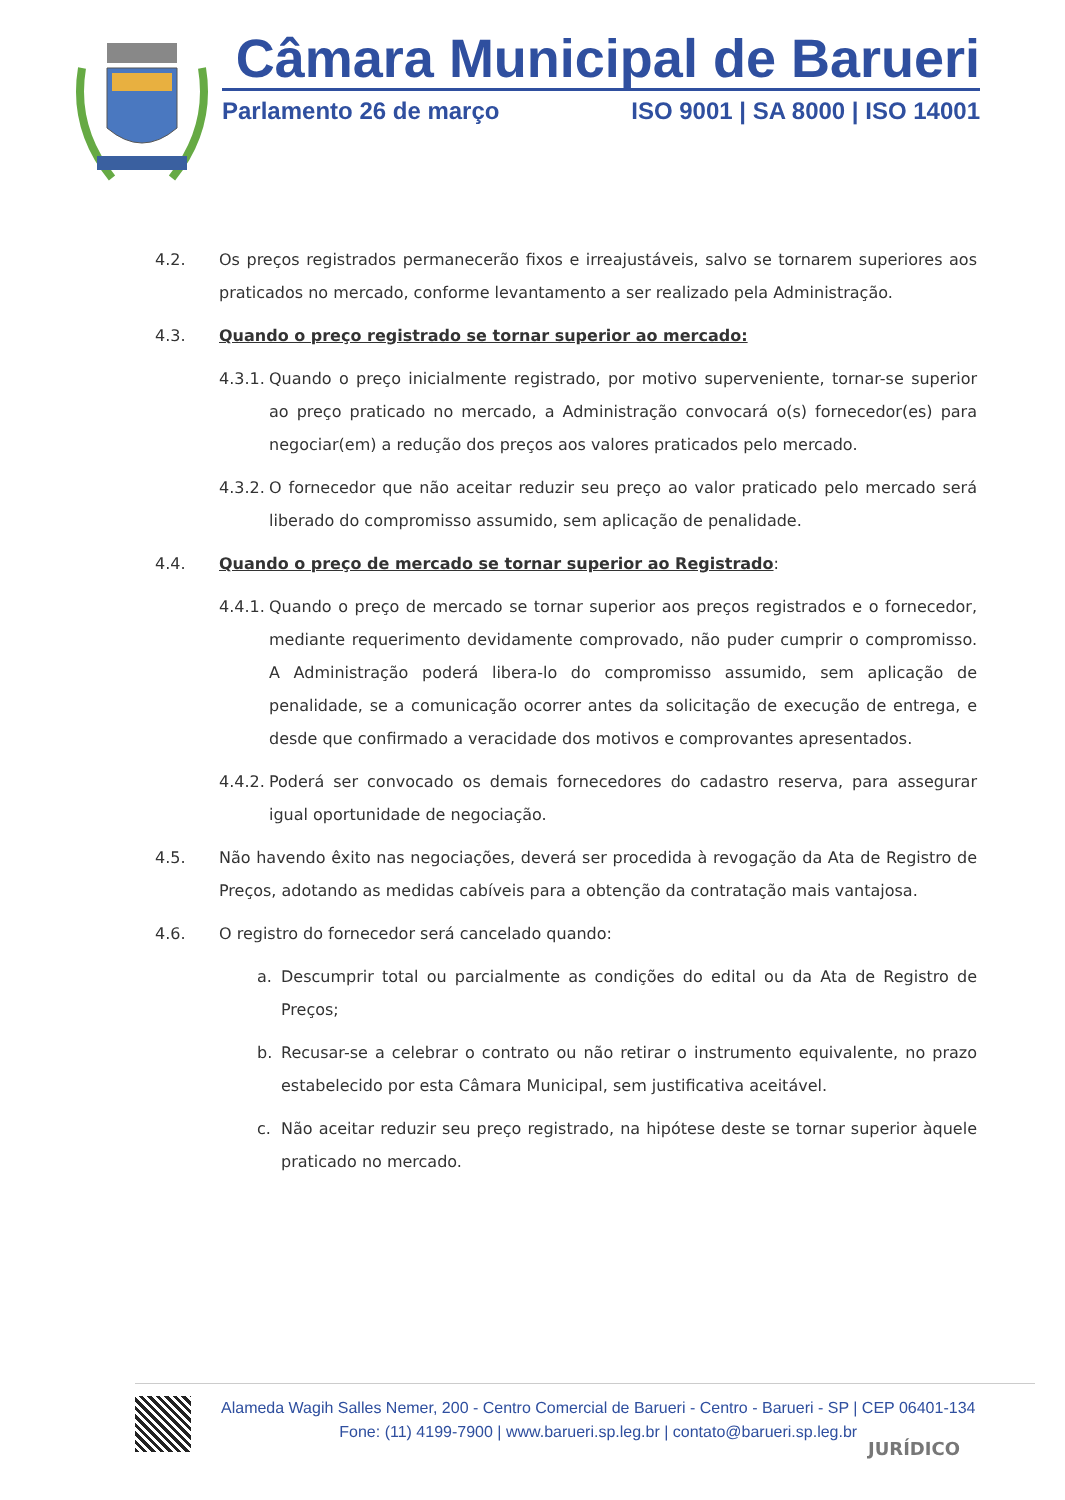Câmara Municipal de Barueri
Parlamento 26 de março ISO 9001 | SA 8000 | ISO 14001
4.2. Os preços registrados permanecerão fixos e irreajustáveis, salvo se tornarem superiores aos praticados no mercado, conforme levantamento a ser realizado pela Administração.
4.3. Quando o preço registrado se tornar superior ao mercado:
4.3.1. Quando o preço inicialmente registrado, por motivo superveniente, tornar-se superior ao preço praticado no mercado, a Administração convocará o(s) fornecedor(es) para negociar(em) a redução dos preços aos valores praticados pelo mercado.
4.3.2. O fornecedor que não aceitar reduzir seu preço ao valor praticado pelo mercado será liberado do compromisso assumido, sem aplicação de penalidade.
4.4. Quando o preço de mercado se tornar superior ao Registrado:
4.4.1. Quando o preço de mercado se tornar superior aos preços registrados e o fornecedor, mediante requerimento devidamente comprovado, não puder cumprir o compromisso. A Administração poderá libera-lo do compromisso assumido, sem aplicação de penalidade, se a comunicação ocorrer antes da solicitação de execução de entrega, e desde que confirmado a veracidade dos motivos e comprovantes apresentados.
4.4.2. Poderá ser convocado os demais fornecedores do cadastro reserva, para assegurar igual oportunidade de negociação.
4.5. Não havendo êxito nas negociações, deverá ser procedida à revogação da Ata de Registro de Preços, adotando as medidas cabíveis para a obtenção da contratação mais vantajosa.
4.6. O registro do fornecedor será cancelado quando:
a. Descumprir total ou parcialmente as condições do edital ou da Ata de Registro de Preços;
b. Recusar-se a celebrar o contrato ou não retirar o instrumento equivalente, no prazo estabelecido por esta Câmara Municipal, sem justificativa aceitável.
c. Não aceitar reduzir seu preço registrado, na hipótese deste se tornar superior àquele praticado no mercado.
Alameda Wagih Salles Nemer, 200 - Centro Comercial de Barueri - Centro - Barueri - SP | CEP 06401-134
Fone: (11) 4199-7900 | www.barueri.sp.leg.br | contato@barueri.sp.leg.br
JURÍDICO